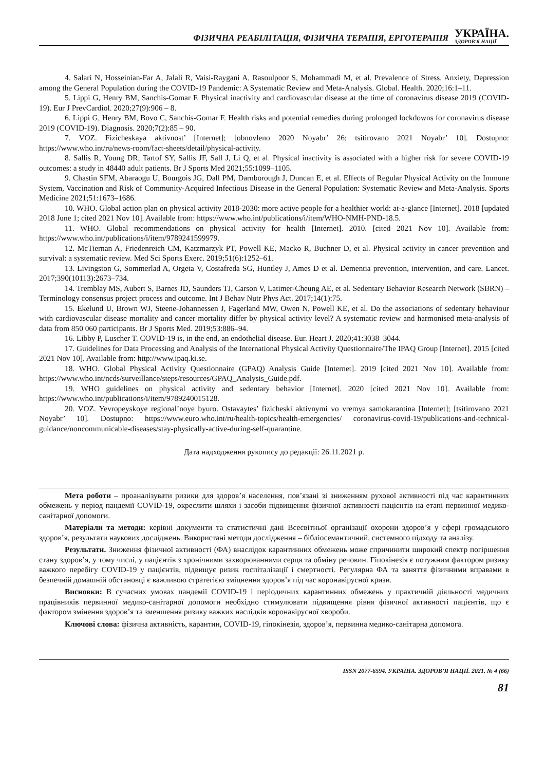ФІЗИЧНА РЕАБІЛІТАЦІЯ, ФІЗИЧНА ТЕРАПІЯ, ЕРГОТЕРАПІЯ УКРАЇНА.
ЗДОРОВ'Я НАЦІЇ
4. Salari N, Hosseinian-Far A, Jalali R, Vaisi-Raygani A, Rasoulpoor S, Mohammadi M, et al. Prevalence of Stress, Anxiety, Depression among the General Population during the COVID-19 Pandemic: A Systematic Review and Meta-Analysis. Global. Health. 2020;16:1–11.
5. Lippi G, Henry BM, Sanchis-Gomar F. Physical inactivity and cardiovascular disease at the time of coronavirus disease 2019 (COVID-19). Eur J PrevCardiol. 2020;27(9):906 – 8.
6. Lippi G, Henry BM, Bovo C, Sanchis-Gomar F. Health risks and potential remedies during prolonged lockdowns for coronavirus disease 2019 (COVID-19). Diagnosis. 2020;7(2):85 – 90.
7. VOZ. Fizicheskaya aktivnost’ [Internet]; [obnovleno 2020 Noyabr’ 26; tsitirovano 2021 Noyabr’ 10]. Dostupno: https://www.who.int/ru/news-room/fact-sheets/detail/physical-activity.
8. Sallis R, Young DR, Tartof SY, Sallis JF, Sall J, Li Q, et al. Physical inactivity is associated with a higher risk for severe COVID-19 outcomes: a study in 48440 adult patients. Br J Sports Med 2021;55:1099–1105.
9. Chastin SFM, Abaraogu U, Bourgois JG, Dall PM, Darnborough J, Duncan E, et al. Effects of Regular Physical Activity on the Immune System, Vaccination and Risk of Community‑Acquired Infectious Disease in the General Population: Systematic Review and Meta‑Analysis. Sports Medicine 2021;51:1673–1686.
10. WHO. Global action plan on physical activity 2018-2030: more active people for a healthier world: at-a-glance [Internet]. 2018 [updated 2018 June 1; cited 2021 Nov 10]. Available from: https://www.who.int/publications/i/item/WHO-NMH-PND-18.5.
11. WHO. Global recommendations on physical activity for health [Internet]. 2010. [cited 2021 Nov 10]. Available from: https://www.who.int/publications/i/item/9789241599979.
12. McTiernan A, Friedenreich CM, Katzmarzyk PT, Powell KE, Macko R, Buchner D, et al. Physical activity in cancer prevention and survival: a systematic review. Med Sci Sports Exerc. 2019;51(6):1252–61.
13. Livingston G, Sommerlad A, Orgeta V, Costafreda SG, Huntley J, Ames D et al. Dementia prevention, intervention, and care. Lancet. 2017;390(10113):2673–734.
14. Tremblay MS, Aubert S, Barnes JD, Saunders TJ, Carson V, Latimer-Cheung AE, et al. Sedentary Behavior Research Network (SBRN) – Terminology consensus project process and outcome. Int J Behav Nutr Phys Act. 2017;14(1):75.
15. Ekelund U, Brown WJ, Steene-Johannessen J, Fagerland MW, Owen N, Powell KE, et al. Do the associations of sedentary behaviour with cardiovascular disease mortality and cancer mortality differ by physical activity level? A systematic review and harmonised meta-analysis of data from 850 060 participants. Br J Sports Med. 2019;53:886–94.
16. Libby P, Luscher T. COVID-19 is, in the end, an endothelial disease. Eur. Heart J. 2020;41:3038–3044.
17. Guidelines for Data Processing and Analysis of the International Physical Activity Questionnaire/The IPAQ Group [Internet]. 2015 [cited 2021 Nov 10]. Available from: http://www.ipaq.ki.se.
18. WHO. Global Physical Activity Questionnaire (GPAQ) Analysis Guide [Internet]. 2019 [cited 2021 Nov 10]. Available from: https://www.who.int/ncds/surveillance/steps/resources/GPAQ_Analysis_Guide.pdf.
19. WHO guidelines on physical activity and sedentary behavior [Internet]. 2020 [cited 2021 Nov 10]. Available from: https://www.who.int/publications/i/item/9789240015128.
20. VOZ. Yevropeyskoye regional’noye byuro. Ostavaytes’ fizicheski aktivnymi vo vremya samokarantina [Internet]; [tsitirovano 2021 Noyabr’ 10]. Dostupno: https://www.euro.who.int/ru/health-topics/health-emergencies/ coronavirus-covid-19/publications-and-technical-guidance/noncommunicable-diseases/stay-physically-active-during-self-quarantine.
Дата надходження рукопису до редакції: 26.11.2021 р.
Мета роботи – проаналізувати ризики для здоров’я населення, пов’язані зі зниженням рухової активності під час карантинних обмежень у період пандемії COVID-19, окреслити шляхи і засоби підвищення фізичної активності пацієнтів на етапі первинної медико-санітарної допомоги.
Матеріали та методи: керівні документи та статистичні дані Всесвітньої організації охорони здоров’я у сфері громадського здоров’я, результати наукових досліджень. Використані методи дослідження – бібліосемантичний, системного підходу та аналізу.
Результати. Зниження фізичної активності (ФА) внаслідок карантинних обмежень може спричинити широкий спектр погіршення стану здоров’я, у тому числі, у пацієнтів з хронічними захворюваннями серця та обміну речовин. Гіпокінезія є потужним фактором ризику важкого перебігу COVID-19 у пацієнтів, підвищує ризик госпіталізації і смертності. Регулярна ФА та заняття фізичними вправами в безпечній домашній обстановці є важливою стратегією зміцнення здоров’я під час коронавірусної кризи.
Висновки: В сучасних умовах пандемії COVID-19 і періодичних карантинних обмежень у практичній діяльності медичних працівників первинної медико-санітарної допомоги необхідно стимулювати підвищення рівня фізичної активності пацієнтів, що є фактором змінення здоров’я та зменшення ризику важких наслідків коронавірусної хвороби.
Ключові слова: фізична активність, карантин, COVID-19, гіпокінезія, здоров’я, первинна медико-санітарна допомога.
ISSN 2077-6594. УКРАЇНА. ЗДОРОВ’Я НАЦІЇ. 2021. № 4 (66)
81